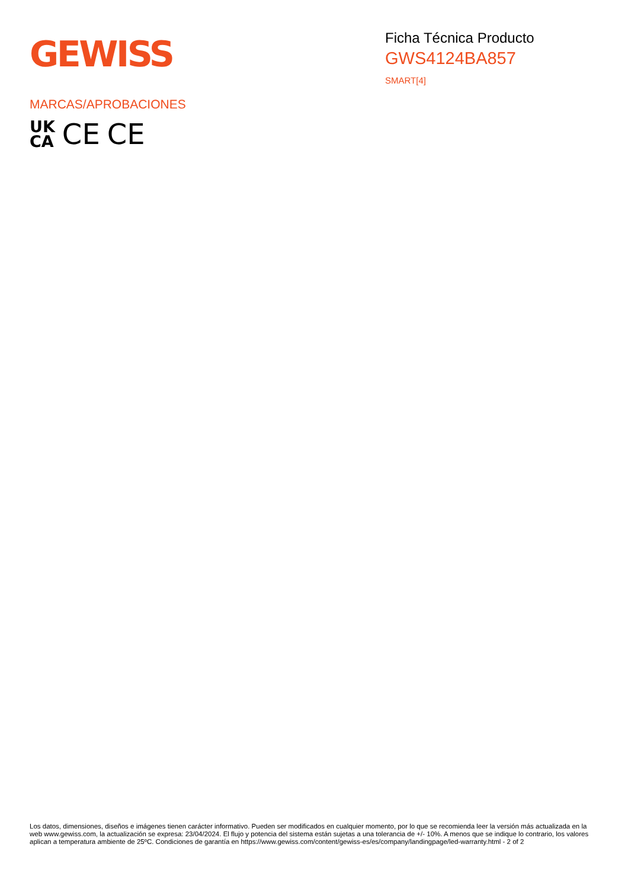GEWISS
Ficha Técnica Producto
GWS4124BA857
SMART[4]
MARCAS/APROBACIONES
UK
CA
CE CE
Los datos, dimensiones, diseños e imágenes tienen carácter informativo. Pueden ser modificados en cualquier momento, por lo que se recomienda leer la versión más actualizada en la web www.gewiss.com, la actualización se expresa: 23/04/2024. El flujo y potencia del sistema están sujetas a una tolerancia de +/- 10%. A menos que se indique lo contrario, los valores aplican a temperatura ambiente de 25ºC. Condiciones de garantía en https://www.gewiss.com/content/gewiss-es/es/company/landingpage/led-warranty.html - 2 of 2